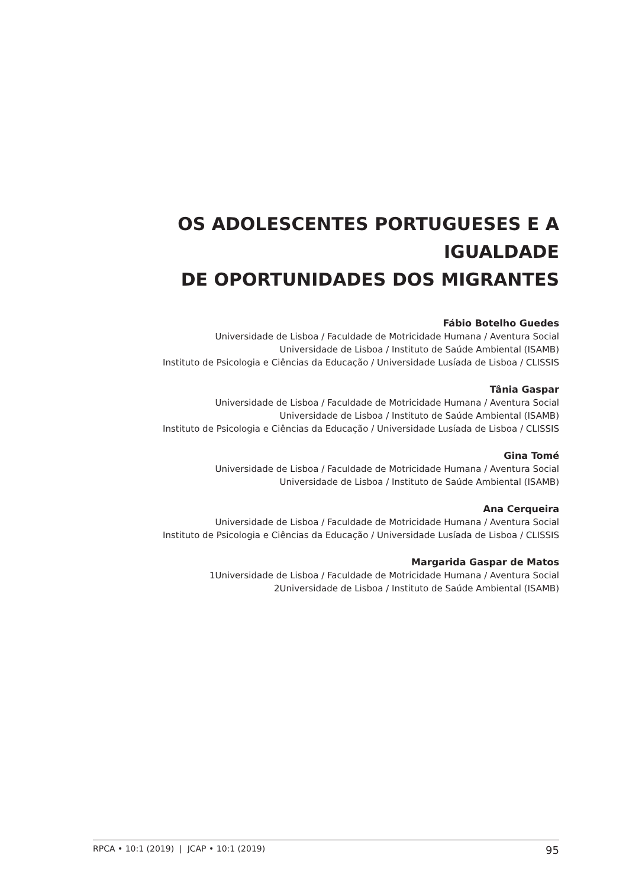OS ADOLESCENTES PORTUGUESES E A IGUALDADE
DE OPORTUNIDADES DOS MIGRANTES
Fábio Botelho Guedes
Universidade de Lisboa / Faculdade de Motricidade Humana / Aventura Social
Universidade de Lisboa / Instituto de Saúde Ambiental (ISAMB)
Instituto de Psicologia e Ciências da Educação / Universidade Lusíada de Lisboa / CLISSIS
Tânia Gaspar
Universidade de Lisboa / Faculdade de Motricidade Humana / Aventura Social
Universidade de Lisboa / Instituto de Saúde Ambiental (ISAMB)
Instituto de Psicologia e Ciências da Educação / Universidade Lusíada de Lisboa / CLISSIS
Gina Tomé
Universidade de Lisboa / Faculdade de Motricidade Humana / Aventura Social
Universidade de Lisboa / Instituto de Saúde Ambiental (ISAMB)
Ana Cerqueira
Universidade de Lisboa / Faculdade de Motricidade Humana / Aventura Social
Instituto de Psicologia e Ciências da Educação / Universidade Lusíada de Lisboa / CLISSIS
Margarida Gaspar de Matos
1Universidade de Lisboa / Faculdade de Motricidade Humana / Aventura Social
2Universidade de Lisboa / Instituto de Saúde Ambiental (ISAMB)
RPCA • 10:1 (2019) | JCAP • 10:1 (2019) 95